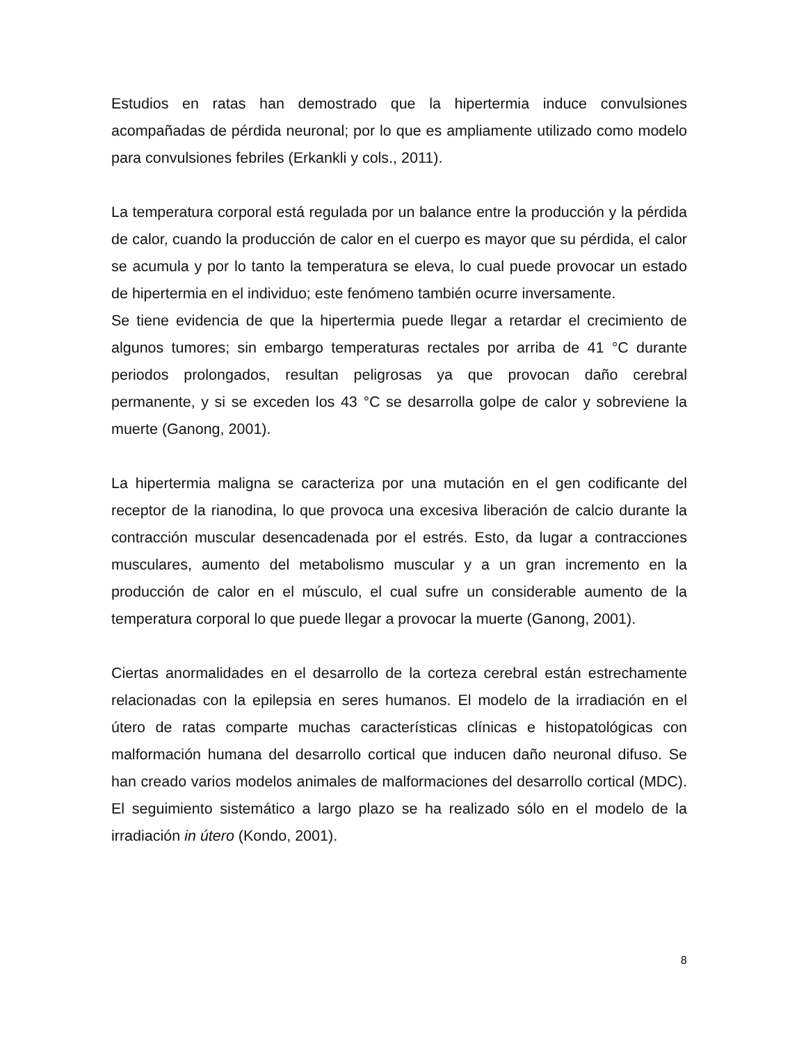Estudios en ratas han demostrado que la hipertermia induce convulsiones acompañadas de pérdida neuronal; por lo que es ampliamente utilizado como modelo para convulsiones febriles (Erkankli y cols., 2011).
La temperatura corporal está regulada por un balance entre la producción y la pérdida de calor, cuando la producción de calor en el cuerpo es mayor que su pérdida, el calor se acumula y por lo tanto la temperatura se eleva, lo cual puede provocar un estado de hipertermia en el individuo; este fenómeno también ocurre inversamente.
Se tiene evidencia de que la hipertermia puede llegar a retardar el crecimiento de algunos tumores; sin embargo temperaturas rectales por arriba de 41 °C durante periodos prolongados, resultan peligrosas ya que provocan daño cerebral permanente, y si se exceden los 43 °C se desarrolla golpe de calor y sobreviene la muerte (Ganong, 2001).
La hipertermia maligna se caracteriza por una mutación en el gen codificante del receptor de la rianodina, lo que provoca una excesiva liberación de calcio durante la contracción muscular desencadenada por el estrés. Esto, da lugar a contracciones musculares, aumento del metabolismo muscular y a un gran incremento en la producción de calor en el músculo, el cual sufre un considerable aumento de la temperatura corporal lo que puede llegar a provocar la muerte (Ganong, 2001).
Ciertas anormalidades en el desarrollo de la corteza cerebral están estrechamente relacionadas con la epilepsia en seres humanos. El modelo de la irradiación en el útero de ratas comparte muchas características clínicas e histopatológicas con malformación humana del desarrollo cortical que inducen daño neuronal difuso. Se han creado varios modelos animales de malformaciones del desarrollo cortical (MDC). El seguimiento sistemático a largo plazo se ha realizado sólo en el modelo de la irradiación in útero (Kondo, 2001).
8